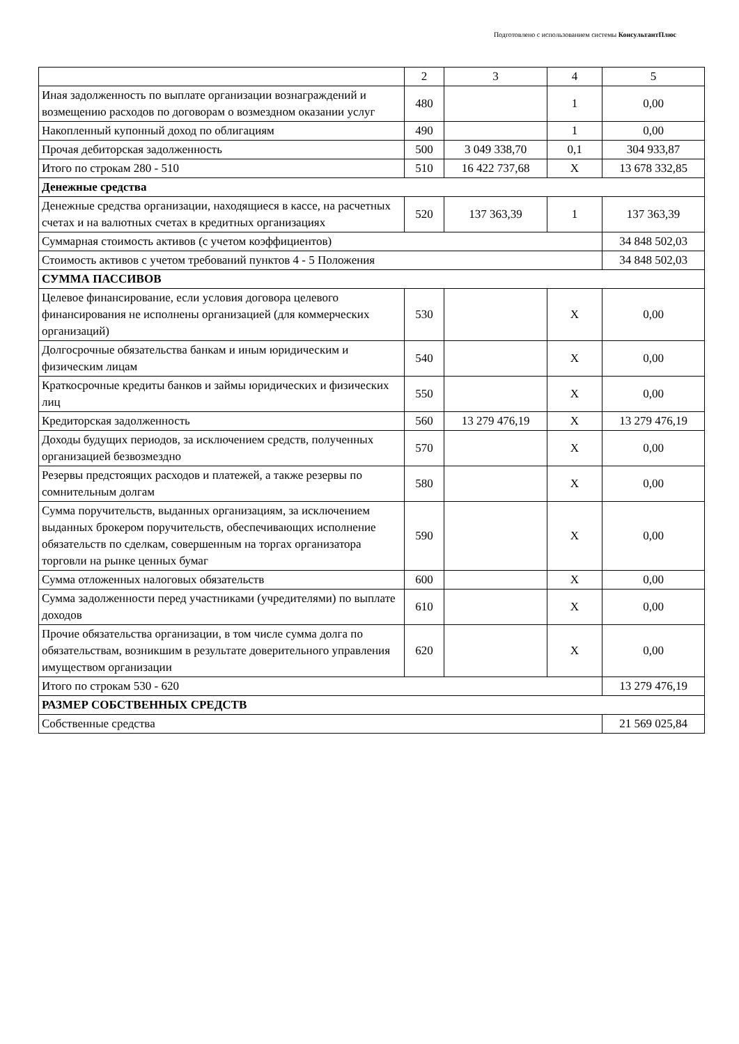Подготовлено с использованием системы КонсультантПлюс
| | 2 | 3 | 4 | 5 |
| Иная задолженность по выплате организации вознаграждений и возмещению расходов по договорам о возмездном оказании услуг | 480 | | 1 | 0,00 |
| Накопленный купонный доход по облигациям | 490 | | 1 | 0,00 |
| Прочая дебиторская задолженность | 500 | 3 049 338,70 | 0,1 | 304 933,87 |
| Итого по строкам 280 - 510 | 510 | 16 422 737,68 | X | 13 678 332,85 |
| Денежные средства | | | | |
| Денежные средства организации, находящиеся в кассе, на расчетных счетах и на валютных счетах в кредитных организациях | 520 | 137 363,39 | 1 | 137 363,39 |
| Суммарная стоимость активов (с учетом коэффициентов) | | | | 34 848 502,03 |
| Стоимость активов с учетом требований пунктов 4 - 5 Положения | | | | 34 848 502,03 |
| СУММА ПАССИВОВ | | | | |
| Целевое финансирование, если условия договора целевого финансирования не исполнены организацией (для коммерческих организаций) | 530 | | X | 0,00 |
| Долгосрочные обязательства банкам и иным юридическим и физическим лицам | 540 | | X | 0,00 |
| Краткосрочные кредиты банков и займы юридических и физических лиц | 550 | | X | 0,00 |
| Кредиторская задолженность | 560 | 13 279 476,19 | X | 13 279 476,19 |
| Доходы будущих периодов, за исключением средств, полученных организацией безвозмездно | 570 | | X | 0,00 |
| Резервы предстоящих расходов и платежей, а также резервы по сомнительным долгам | 580 | | X | 0,00 |
| Сумма поручительств, выданных организациям, за исключением выданных брокером поручительств, обеспечивающих исполнение обязательств по сделкам, совершенным на торгах организатора торговли на рынке ценных бумаг | 590 | | X | 0,00 |
| Сумма отложенных налоговых обязательств | 600 | | X | 0,00 |
| Сумма задолженности перед участниками (учредителями) по выплате доходов | 610 | | X | 0,00 |
| Прочие обязательства организации, в том числе сумма долга по обязательствам, возникшим в результате доверительного управления имуществом организации | 620 | | X | 0,00 |
| Итого по строкам 530 - 620 | | | | 13 279 476,19 |
| РАЗМЕР СОБСТВЕННЫХ СРЕДСТВ | | | | |
| Собственные средства | | | | 21 569 025,84 |